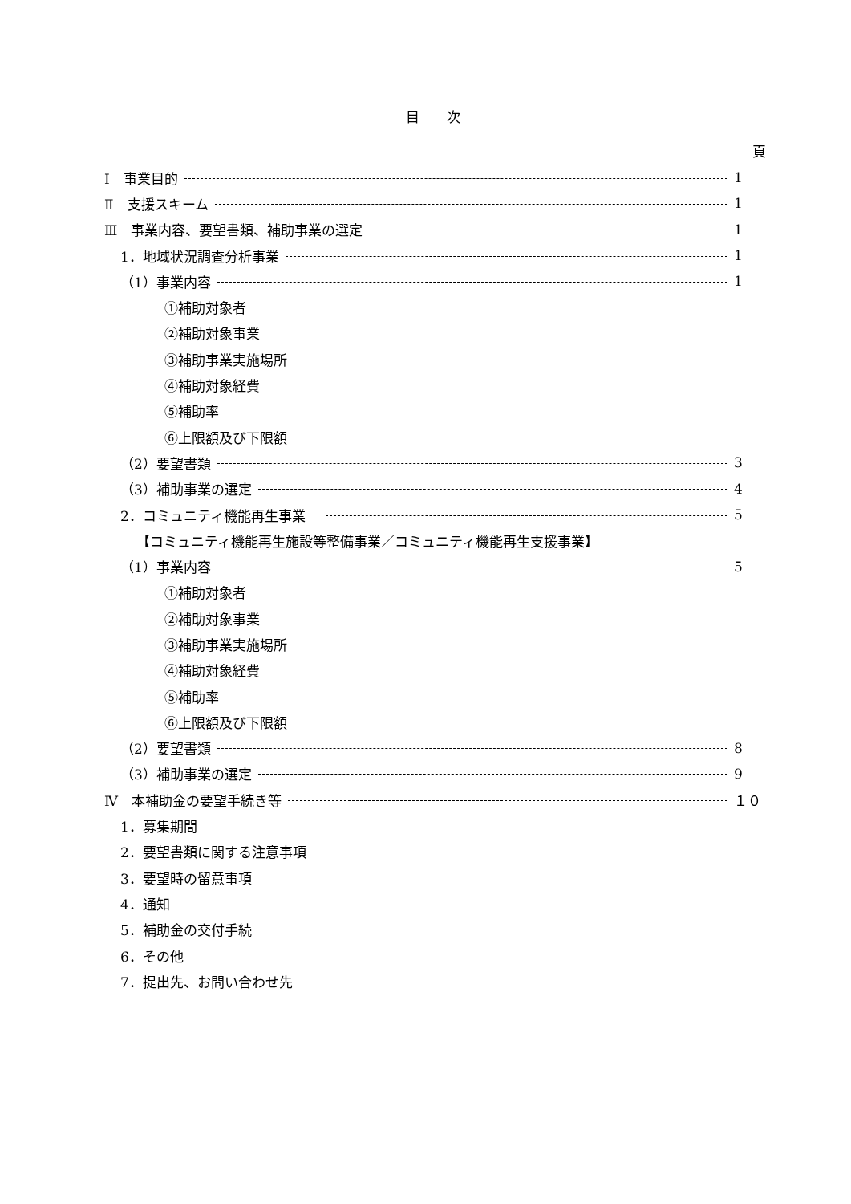目　　次
頁
Ⅰ　事業目的 1
Ⅱ　支援スキーム 1
Ⅲ　事業内容、要望書類、補助事業の選定 1
1．地域状況調査分析事業 1
（1）事業内容 1
①補助対象者
②補助対象事業
③補助事業実施場所
④補助対象経費
⑤補助率
⑥上限額及び下限額
（2）要望書類 3
（3）補助事業の選定 4
2．コミュニティ機能再生事業　 5
【コミュニティ機能再生施設等整備事業／コミュニティ機能再生支援事業】
（1）事業内容 5
①補助対象者
②補助対象事業
③補助事業実施場所
④補助対象経費
⑤補助率
⑥上限額及び下限額
（2）要望書類 8
（3）補助事業の選定 9
Ⅳ　本補助金の要望手続き等 １０
1．募集期間
2．要望書類に関する注意事項
3．要望時の留意事項
4．通知
5．補助金の交付手続
6．その他
7．提出先、お問い合わせ先